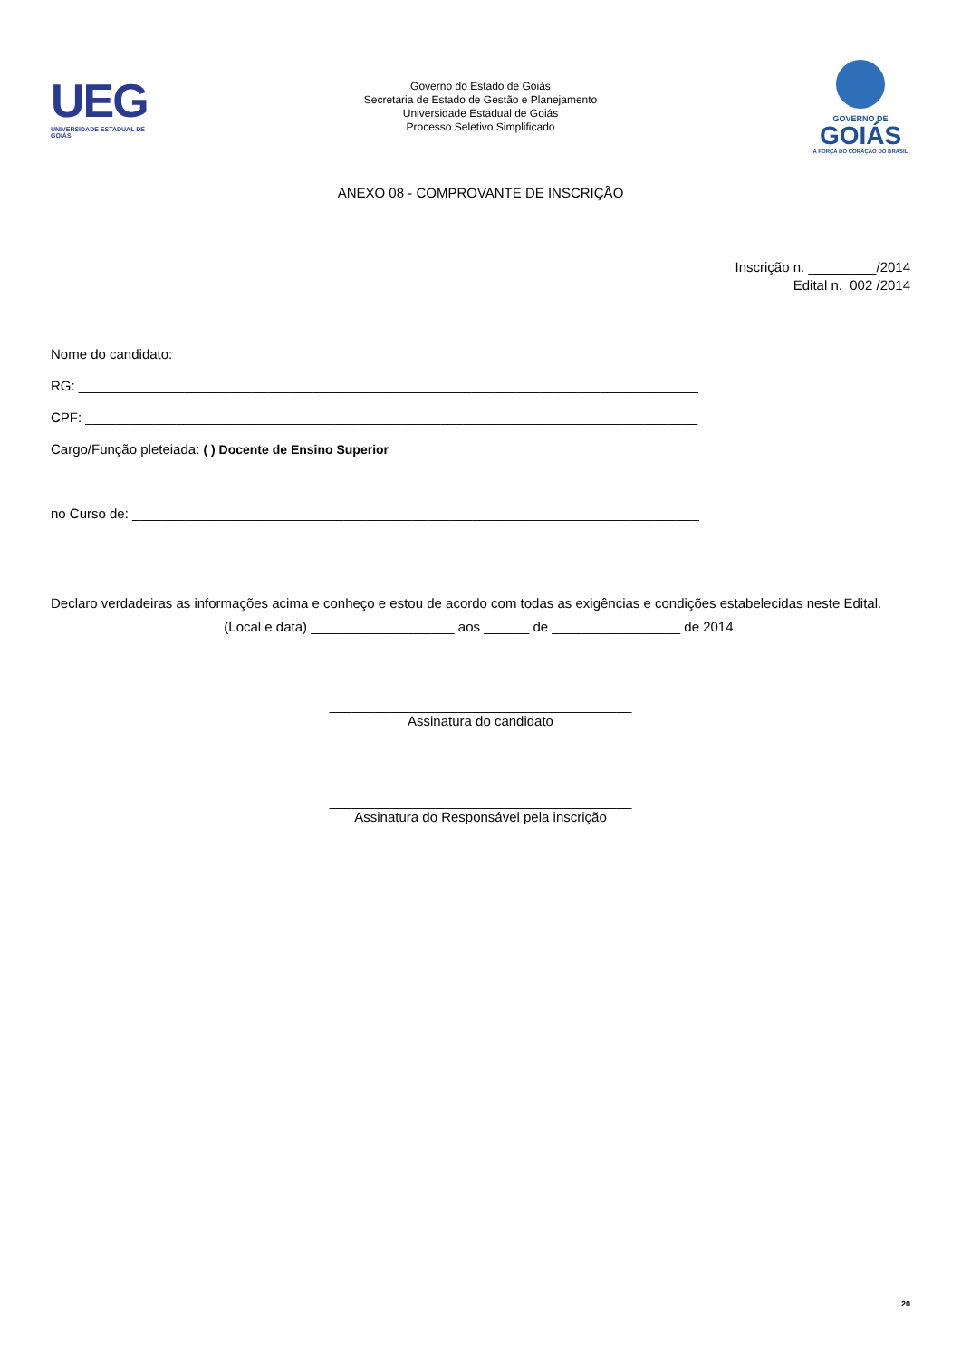UEG
UNIVERSIDADE ESTADUAL DE GOIÁS
Governo do Estado de Goiás
Secretaria de Estado de Gestão e Planejamento
Universidade Estadual de Goiás
Processo Seletivo Simplificado
GOVERNO DE
GOIÁS
A FORÇA DO CORAÇÃO DO BRASIL
ANEXO 08 - COMPROVANTE DE INSCRIÇÃO
Inscrição n. _________/2014
Edital n. 002 /2014
Nome do candidato: ______________________________________________________________________
RG: __________________________________________________________________________________
CPF: _________________________________________________________________________________
Cargo/Função pleteiada: ( ) Docente de Ensino Superior
no Curso de: ___________________________________________________________________________
Declaro verdadeiras as informações acima e conheço e estou de acordo com todas as exigências e condições estabelecidas neste Edital.
(Local e data) ___________________ aos ______ de _________________ de 2014.
________________________________________
Assinatura do candidato
________________________________________
Assinatura do Responsável pela inscrição
20